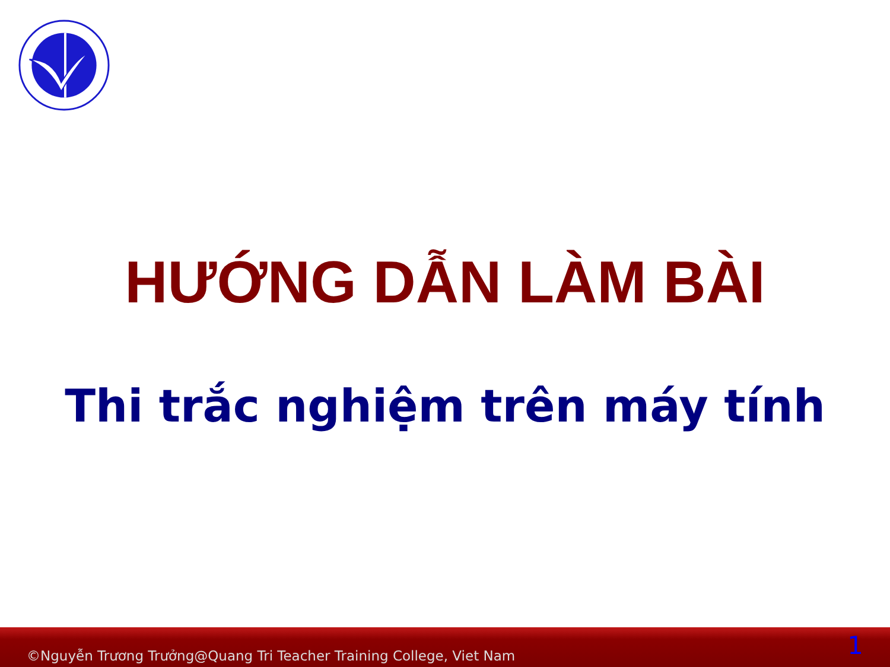HƯỚNG DẪN LÀM BÀI
Thi trắc nghiệm trên máy tính
©Nguyễn Trương Trưởng@Quang Tri Teacher Training College, Viet Nam 1